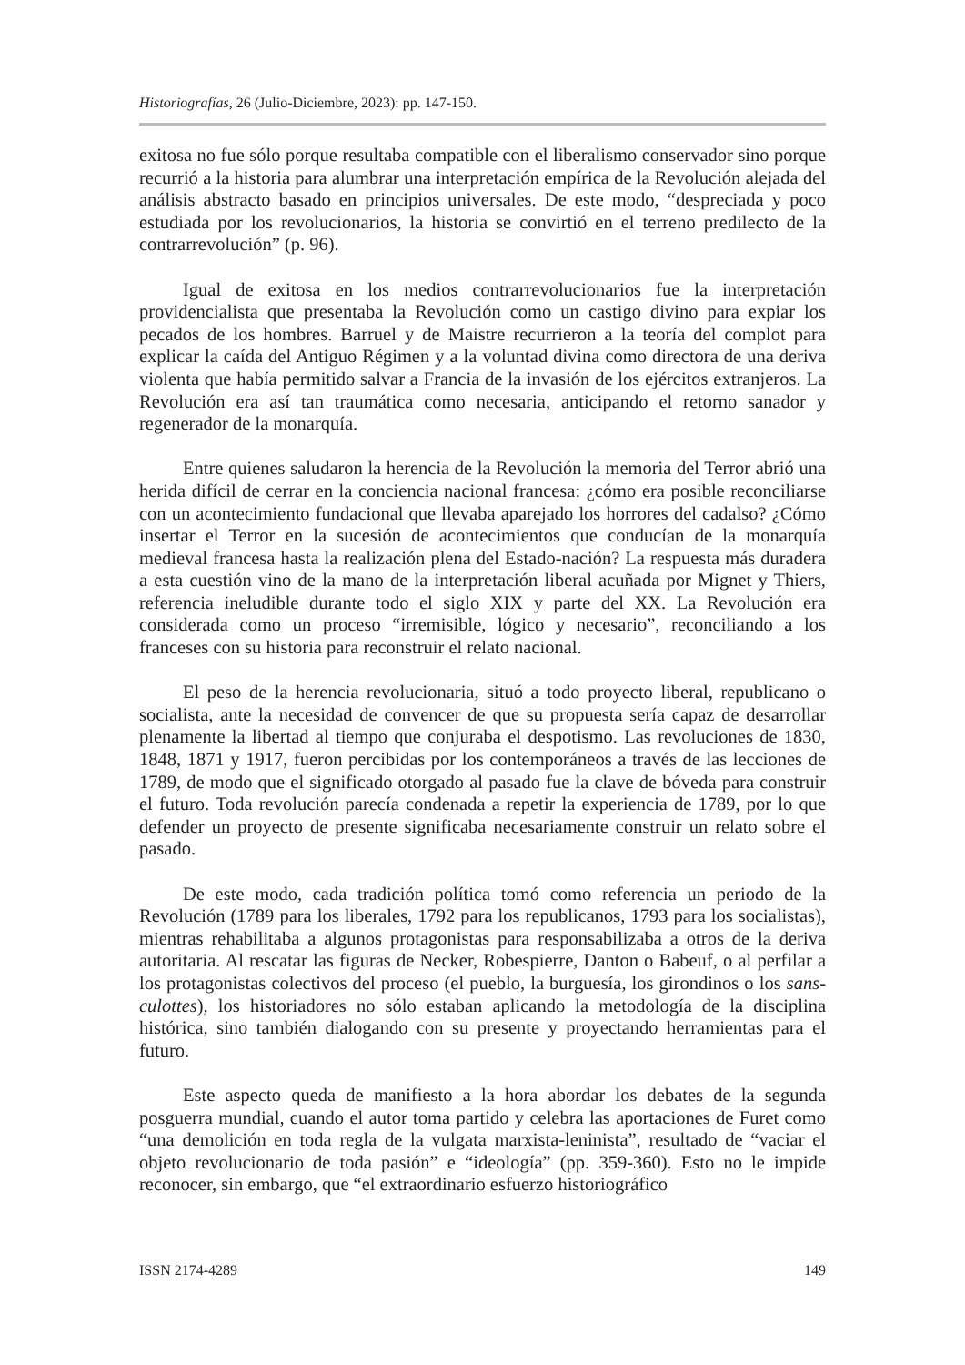Historiografías, 26 (Julio-Diciembre, 2023): pp. 147-150.
exitosa no fue sólo porque resultaba compatible con el liberalismo conservador sino porque recurrió a la historia para alumbrar una interpretación empírica de la Revolución alejada del análisis abstracto basado en principios universales. De este modo, “despreciada y poco estudiada por los revolucionarios, la historia se convirtió en el terreno predilecto de la contrarrevolución” (p. 96).
Igual de exitosa en los medios contrarrevolucionarios fue la interpretación providencialista que presentaba la Revolución como un castigo divino para expiar los pecados de los hombres. Barruel y de Maistre recurrieron a la teoría del complot para explicar la caída del Antiguo Régimen y a la voluntad divina como directora de una deriva violenta que había permitido salvar a Francia de la invasión de los ejércitos extranjeros. La Revolución era así tan traumática como necesaria, anticipando el retorno sanador y regenerador de la monarquía.
Entre quienes saludaron la herencia de la Revolución la memoria del Terror abrió una herida difícil de cerrar en la conciencia nacional francesa: ¿cómo era posible reconciliarse con un acontecimiento fundacional que llevaba aparejado los horrores del cadalso? ¿Cómo insertar el Terror en la sucesión de acontecimientos que conducían de la monarquía medieval francesa hasta la realización plena del Estado-nación? La respuesta más duradera a esta cuestión vino de la mano de la interpretación liberal acuñada por Mignet y Thiers, referencia ineludible durante todo el siglo XIX y parte del XX. La Revolución era considerada como un proceso “irremisible, lógico y necesario”, reconciliando a los franceses con su historia para reconstruir el relato nacional.
El peso de la herencia revolucionaria, situó a todo proyecto liberal, republicano o socialista, ante la necesidad de convencer de que su propuesta sería capaz de desarrollar plenamente la libertad al tiempo que conjuraba el despotismo. Las revoluciones de 1830, 1848, 1871 y 1917, fueron percibidas por los contemporáneos a través de las lecciones de 1789, de modo que el significado otorgado al pasado fue la clave de bóveda para construir el futuro. Toda revolución parecía condenada a repetir la experiencia de 1789, por lo que defender un proyecto de presente significaba necesariamente construir un relato sobre el pasado.
De este modo, cada tradición política tomó como referencia un periodo de la Revolución (1789 para los liberales, 1792 para los republicanos, 1793 para los socialistas), mientras rehabilitaba a algunos protagonistas para responsabilizaba a otros de la deriva autoritaria. Al rescatar las figuras de Necker, Robespierre, Danton o Babeuf, o al perfilar a los protagonistas colectivos del proceso (el pueblo, la burguesía, los girondinos o los sans-culottes), los historiadores no sólo estaban aplicando la metodología de la disciplina histórica, sino también dialogando con su presente y proyectando herramientas para el futuro.
Este aspecto queda de manifiesto a la hora abordar los debates de la segunda posguerra mundial, cuando el autor toma partido y celebra las aportaciones de Furet como “una demolición en toda regla de la vulgata marxista-leninista”, resultado de “vaciar el objeto revolucionario de toda pasión” e “ideología” (pp. 359-360). Esto no le impide reconocer, sin embargo, que “el extraordinario esfuerzo historiográfico
ISSN 2174-4289 149